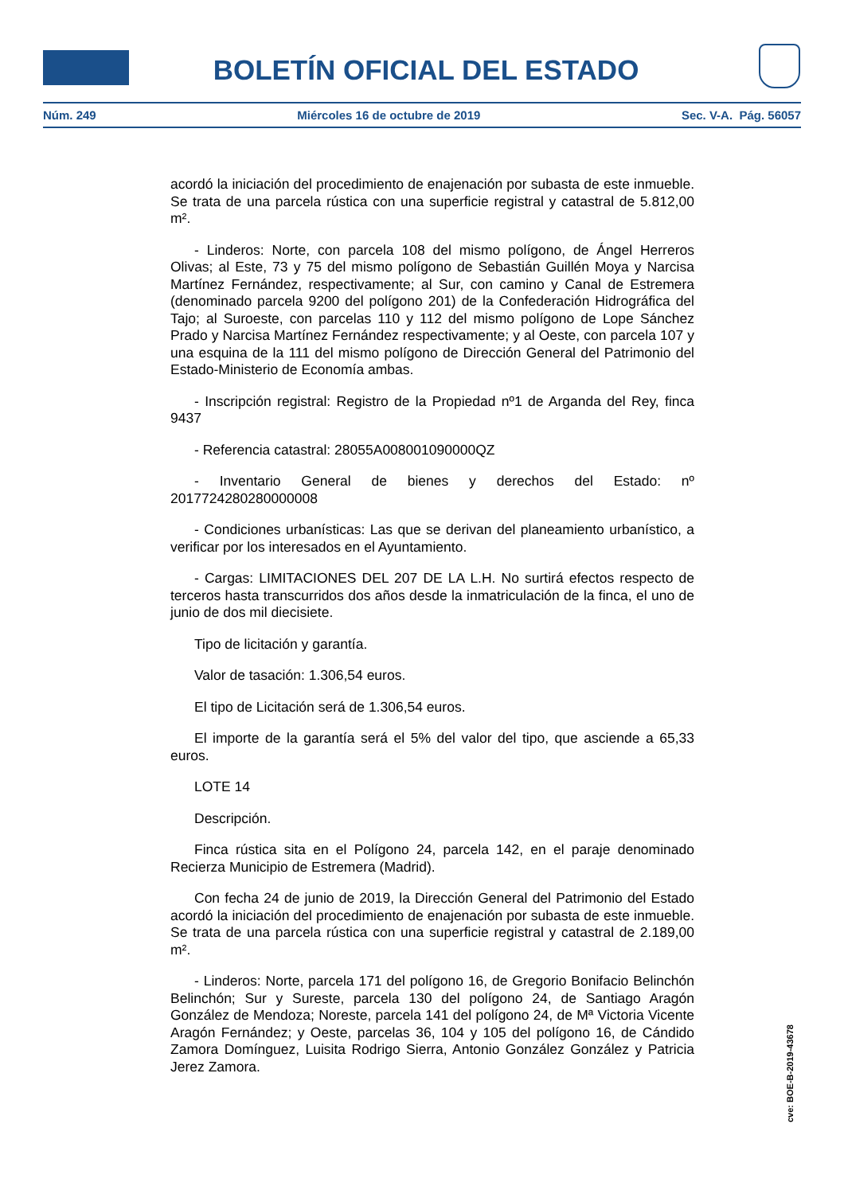BOLETÍN OFICIAL DEL ESTADO
Núm. 249 Miércoles 16 de octubre de 2019 Sec. V-A. Pág. 56057
acordó la iniciación del procedimiento de enajenación por subasta de este inmueble. Se trata de una parcela rústica con una superficie registral y catastral de 5.812,00 m².
- Linderos: Norte, con parcela 108 del mismo polígono, de Ángel Herreros Olivas; al Este, 73 y 75 del mismo polígono de Sebastián Guillén Moya y Narcisa Martínez Fernández, respectivamente; al Sur, con camino y Canal de Estremera (denominado parcela 9200 del polígono 201) de la Confederación Hidrográfica del Tajo; al Suroeste, con parcelas 110 y 112 del mismo polígono de Lope Sánchez Prado y Narcisa Martínez Fernández respectivamente; y al Oeste, con parcela 107 y una esquina de la 111 del mismo polígono de Dirección General del Patrimonio del Estado-Ministerio de Economía ambas.
- Inscripción registral: Registro de la Propiedad nº1 de Arganda del Rey, finca 9437
- Referencia catastral: 28055A008001090000QZ
- Inventario General de bienes y derechos del Estado: nº 2017724280280000008
- Condiciones urbanísticas: Las que se derivan del planeamiento urbanístico, a verificar por los interesados en el Ayuntamiento.
- Cargas: LIMITACIONES DEL 207 DE LA L.H. No surtirá efectos respecto de terceros hasta transcurridos dos años desde la inmatriculación de la finca, el uno de junio de dos mil diecisiete.
Tipo de licitación y garantía.
Valor de tasación: 1.306,54 euros.
El tipo de Licitación será de 1.306,54 euros.
El importe de la garantía será el 5% del valor del tipo, que asciende a 65,33 euros.
LOTE 14
Descripción.
Finca rústica sita en el Polígono 24, parcela 142, en el paraje denominado Recierza Municipio de Estremera (Madrid).
Con fecha 24 de junio de 2019, la Dirección General del Patrimonio del Estado acordó la iniciación del procedimiento de enajenación por subasta de este inmueble. Se trata de una parcela rústica con una superficie registral y catastral de 2.189,00 m².
- Linderos: Norte, parcela 171 del polígono 16, de Gregorio Bonifacio Belinchón Belinchón; Sur y Sureste, parcela 130 del polígono 24, de Santiago Aragón González de Mendoza; Noreste, parcela 141 del polígono 24, de Mª Victoria Vicente Aragón Fernández; y Oeste, parcelas 36, 104 y 105 del polígono 16, de Cándido Zamora Domínguez, Luisita Rodrigo Sierra, Antonio González González y Patricia Jerez Zamora.
cve: BOE-B-2019-43678